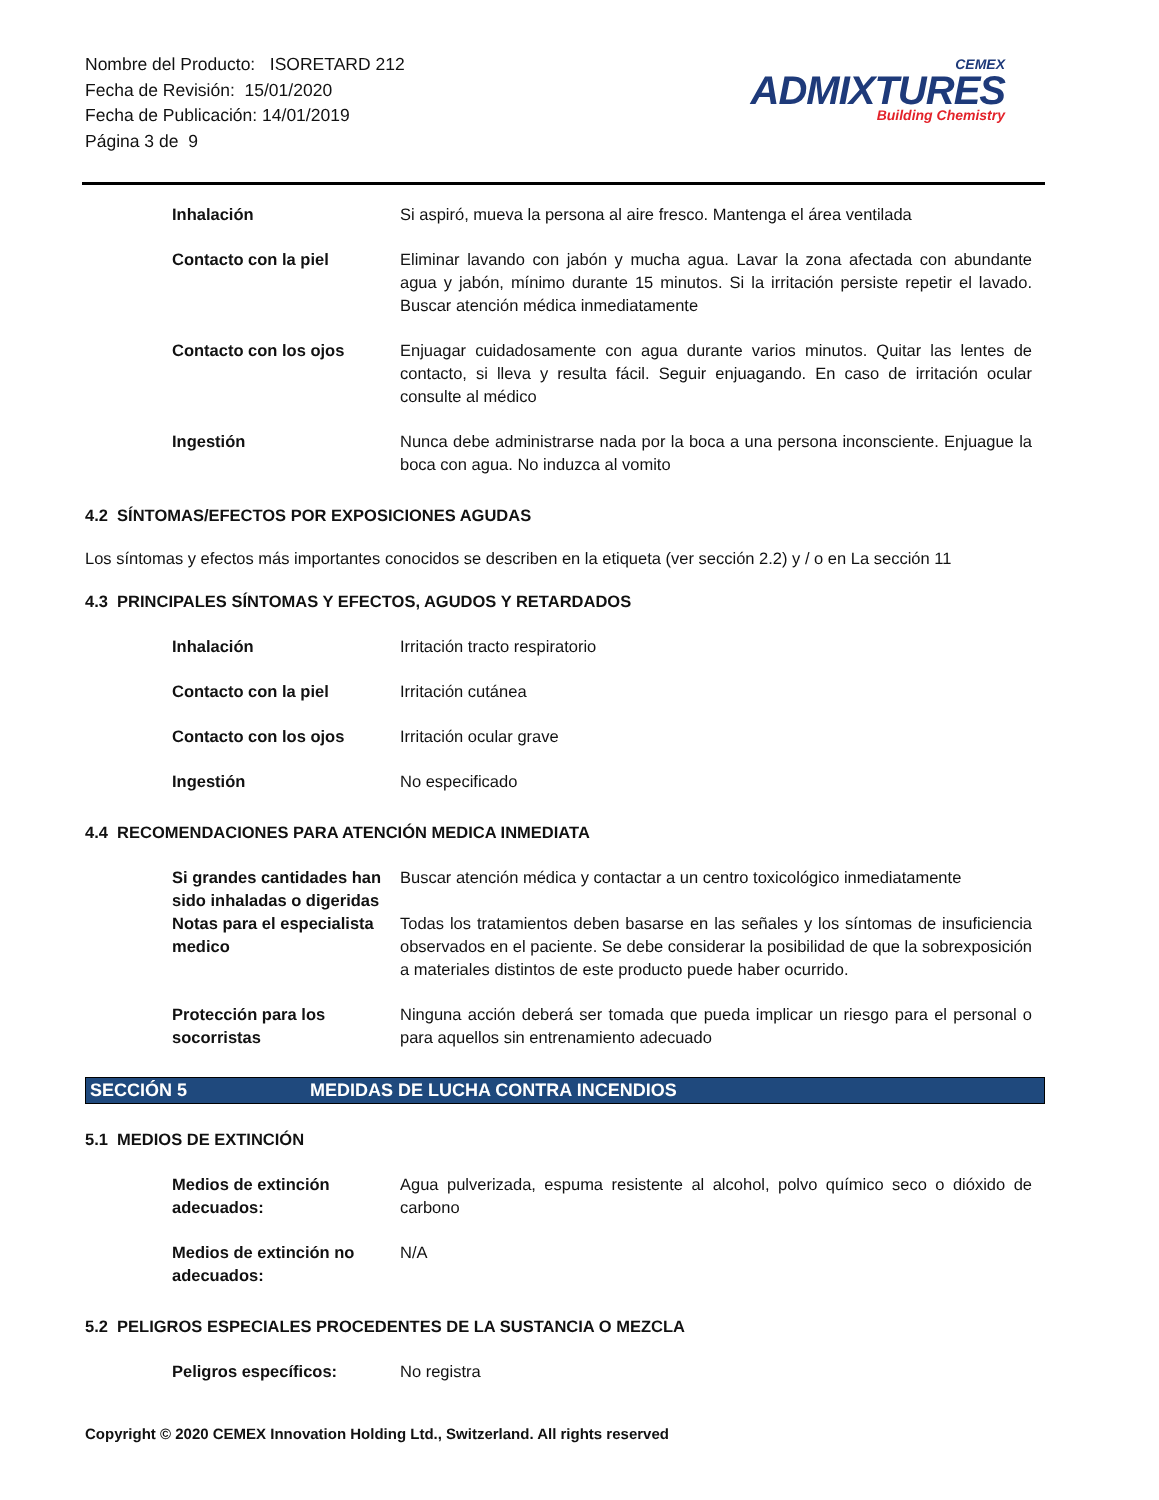Nombre del Producto: ISORETARD 212
Fecha de Revisión: 15/01/2020
Fecha de Publicación: 14/01/2019
Página 3 de 9
CEMEX
ADMIXTURES
Building Chemistry
| Inhalación | Si aspiró, mueva la persona al aire fresco. Mantenga el área ventilada |
| Contacto con la piel | Eliminar lavando con jabón y mucha agua. Lavar la zona afectada con abundante agua y jabón, mínimo durante 15 minutos. Si la irritación persiste repetir el lavado. Buscar atención médica inmediatamente |
| Contacto con los ojos | Enjuagar cuidadosamente con agua durante varios minutos. Quitar las lentes de contacto, si lleva y resulta fácil. Seguir enjuagando. En caso de irritación ocular consulte al médico |
| Ingestión | Nunca debe administrarse nada por la boca a una persona inconsciente. Enjuague la boca con agua. No induzca al vomito |
4.2 SÍNTOMAS/EFECTOS POR EXPOSICIONES AGUDAS
Los síntomas y efectos más importantes conocidos se describen en la etiqueta (ver sección 2.2) y / o en La sección 11
4.3 PRINCIPALES SÍNTOMAS Y EFECTOS, AGUDOS Y RETARDADOS
| Inhalación | Irritación tracto respiratorio |
| Contacto con la piel | Irritación cutánea |
| Contacto con los ojos | Irritación ocular grave |
| Ingestión | No especificado |
4.4 RECOMENDACIONES PARA ATENCIÓN MEDICA INMEDIATA
| Si grandes cantidades han sido inhaladas o digeridas | Buscar atención médica y contactar a un centro toxicológico inmediatamente |
| Notas para el especialista medico | Todas los tratamientos deben basarse en las señales y los síntomas de insuficiencia observados en el paciente. Se debe considerar la posibilidad de que la sobrexposición a materiales distintos de este producto puede haber ocurrido. |
| Protección para los socorristas | Ninguna acción deberá ser tomada que pueda implicar un riesgo para el personal o para aquellos sin entrenamiento adecuado |
SECCIÓN 5 MEDIDAS DE LUCHA CONTRA INCENDIOS
5.1 MEDIOS DE EXTINCIÓN
| Medios de extinción adecuados: | Agua pulverizada, espuma resistente al alcohol, polvo químico seco o dióxido de carbono |
| Medios de extinción no adecuados: | N/A |
5.2 PELIGROS ESPECIALES PROCEDENTES DE LA SUSTANCIA O MEZCLA
| Peligros específicos: | No registra |
Copyright © 2020 CEMEX Innovation Holding Ltd., Switzerland. All rights reserved